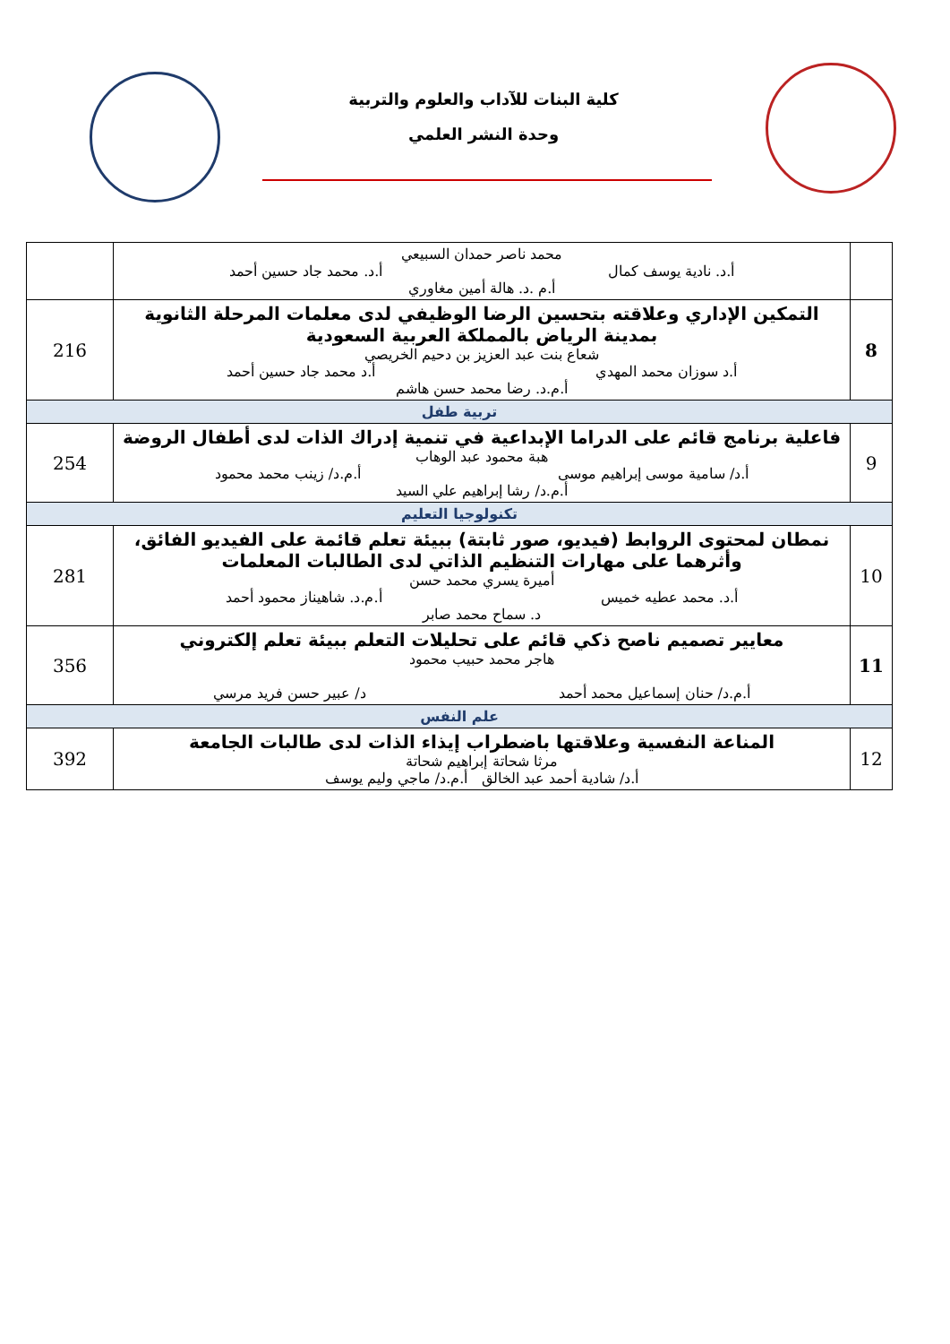كلية البنات للآداب والعلوم والتربية
وحدة النشر العلمي
| | محمد ناصر حمدان السبيعي أ.د. نادية يوسف كمال أ.د. محمد جاد حسين أحمد أ.م .د. هالة أمين مغاوري | |
| 8 | التمكين الإداري وعلاقته بتحسين الرضا الوظيفي لدى معلمات المرحلة الثانوية بمدينة الرياض بالمملكة العربية السعودية شعاع بنت عبد العزيز بن دحيم الخريصي أ.د سوزان محمد المهدي أ.د محمد جاد حسين أحمد أ.م.د. رضا محمد حسن هاشم | 216 |
| تربية طفل | | |
| 9 | فاعلية برنامج قائم على الدراما الإبداعية في تنمية إدراك الذات لدى أطفال الروضة هبة محمود عبد الوهاب أ.د/ سامية موسى إبراهيم موسى أ.م.د/ زينب محمد محمود أ.م.د/ رشا إبراهيم علي السيد | 254 |
| تكنولوجيا التعليم | | |
| 10 | نمطان لمحتوى الروابط (فيديو، صور ثابتة) ببيئة تعلم قائمة على الفيديو الفائق، وأثرهما على مهارات التنظيم الذاتي لدى الطالبات المعلمات أميرة يسري محمد حسن أ.د. محمد عطيه خميس أ.م.د. شاهيناز محمود أحمد د. سماح محمد صابر | 281 |
| 11 | معايير تصميم ناصح ذكي قائم على تحليلات التعلم ببيئة تعلم إلكتروني هاجر محمد حبيب محمود أ.م.د/ حنان إسماعيل محمد أحمد د/ عبير حسن فريد مرسي | 356 |
| علم النفس | | |
| 12 | المناعة النفسية وعلاقتها باضطراب إيذاء الذات لدى طالبات الجامعة مرثا شحاتة إبراهيم شحاتة أ.د/ شادية أحمد عبد الخالق أ.م.د/ ماجي وليم يوسف | 392 |